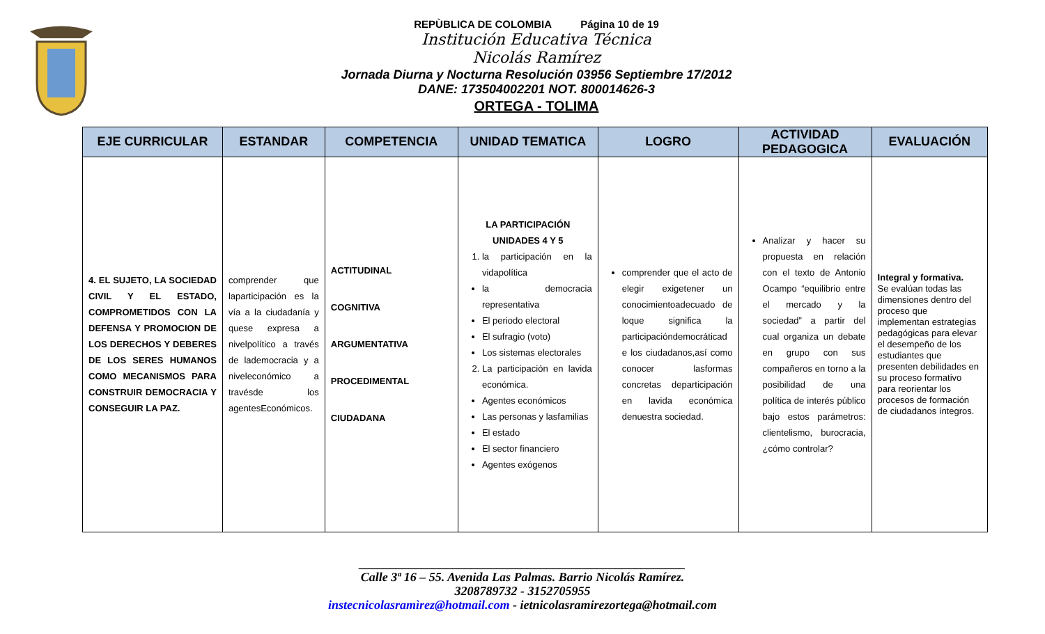REPÙBLICA DE COLOMBIA Página 10 de 19
Institución Educativa Técnica
Nicolás Ramírez
Jornada Diurna y Nocturna Resolución 03956 Septiembre 17/2012
DANE: 173504002201 NOT. 800014626-3
ORTEGA - TOLIMA
| EJE CURRICULAR | ESTANDAR | COMPETENCIA | UNIDAD TEMATICA | LOGRO | ACTIVIDAD PEDAGOGICA | EVALUACIÓN |
| --- | --- | --- | --- | --- | --- | --- |
| 4. EL SUJETO, LA SOCIEDAD CIVIL Y EL ESTADO, COMPROMETIDOS CON LA DEFENSA Y PROMOCION DE LOS DERECHOS Y DEBERES DE LOS SERES HUMANOS COMO MECANISMOS PARA CONSTRUIR DEMOCRACIA Y CONSEGUIR LA PAZ. | comprender que laparticipación es la vía a la ciudadanía y quese expresa a nivelpolítico a través de lademocracia y a niveleconómico a travésde los agentesEconómicos. | ACTITUDINAL COGNITIVA ARGUMENTATIVA PROCEDIMENTAL CIUDADANA | LA PARTICIPACIÓN UNIDADES 4 Y 5 1. la participación en la vidapolítica la democracia representativa El periodo electoral El sufragio (voto) Los sistemas electorales 2. La participación en lavida económica. Agentes económicos Las personas y lasfamilias El estado El sector financiero Agentes exógenos | comprender que el acto de elegir exigetener un conocimientoadecuado de loque significa la participacióndemocráticad e los ciudadanos,así como conocer lasformas concretas departicipación en lavida económica denuestra sociedad. | Analizar y hacer su propuesta en relación con el texto de Antonio Ocampo “equilibrio entre el mercado y la sociedad” a partir del cual organiza un debate en grupo con sus compañeros en torno a la posibilidad de una política de interés público bajo estos parámetros: clientelismo, burocracia, ¿cómo controlar? | Integral y formativa. Se evalúan todas las dimensiones dentro del proceso que implementan estrategias pedagógicas para elevar el desempeño de los estudiantes que presenten debilidades en su proceso formativo para reorientar los procesos de formación de ciudadanos íntegros. |
____________________________________________________
Calle 3ª 16 – 55. Avenida Las Palmas. Barrio Nicolás Ramírez.
3208789732 - 3152705955
instecnicolasramìrez@hotmail.com - ietnicolasramirezortega@hotmail.com